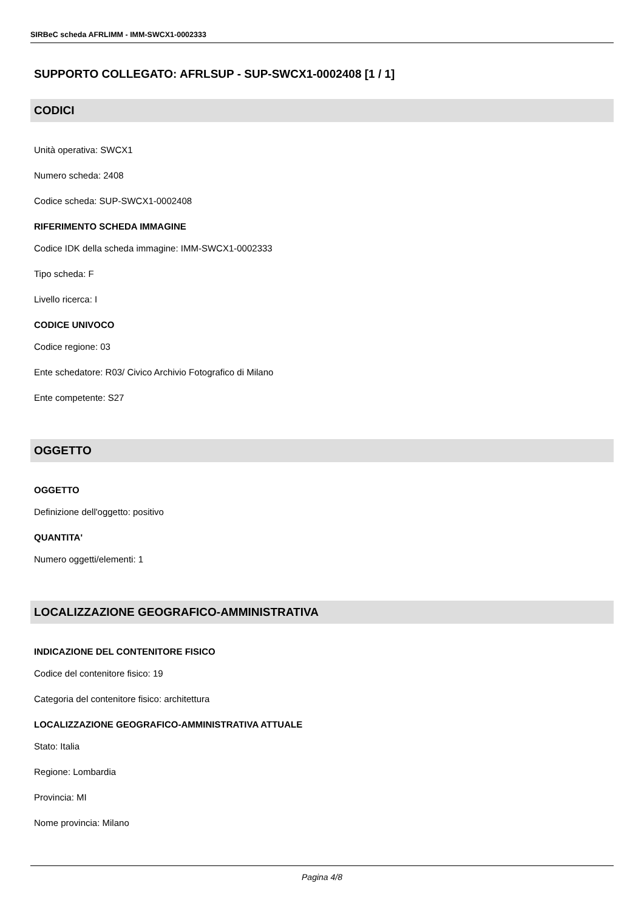SIRBeC scheda AFRLIMM - IMM-SWCX1-0002333
SUPPORTO COLLEGATO: AFRLSUP - SUP-SWCX1-0002408 [1 / 1]
CODICI
Unità operativa: SWCX1
Numero scheda: 2408
Codice scheda: SUP-SWCX1-0002408
RIFERIMENTO SCHEDA IMMAGINE
Codice IDK della scheda immagine: IMM-SWCX1-0002333
Tipo scheda: F
Livello ricerca: I
CODICE UNIVOCO
Codice regione: 03
Ente schedatore: R03/ Civico Archivio Fotografico di Milano
Ente competente: S27
OGGETTO
OGGETTO
Definizione dell'oggetto: positivo
QUANTITA'
Numero oggetti/elementi: 1
LOCALIZZAZIONE GEOGRAFICO-AMMINISTRATIVA
INDICAZIONE DEL CONTENITORE FISICO
Codice del contenitore fisico: 19
Categoria del contenitore fisico: architettura
LOCALIZZAZIONE GEOGRAFICO-AMMINISTRATIVA ATTUALE
Stato: Italia
Regione: Lombardia
Provincia: MI
Nome provincia: Milano
Pagina 4/8